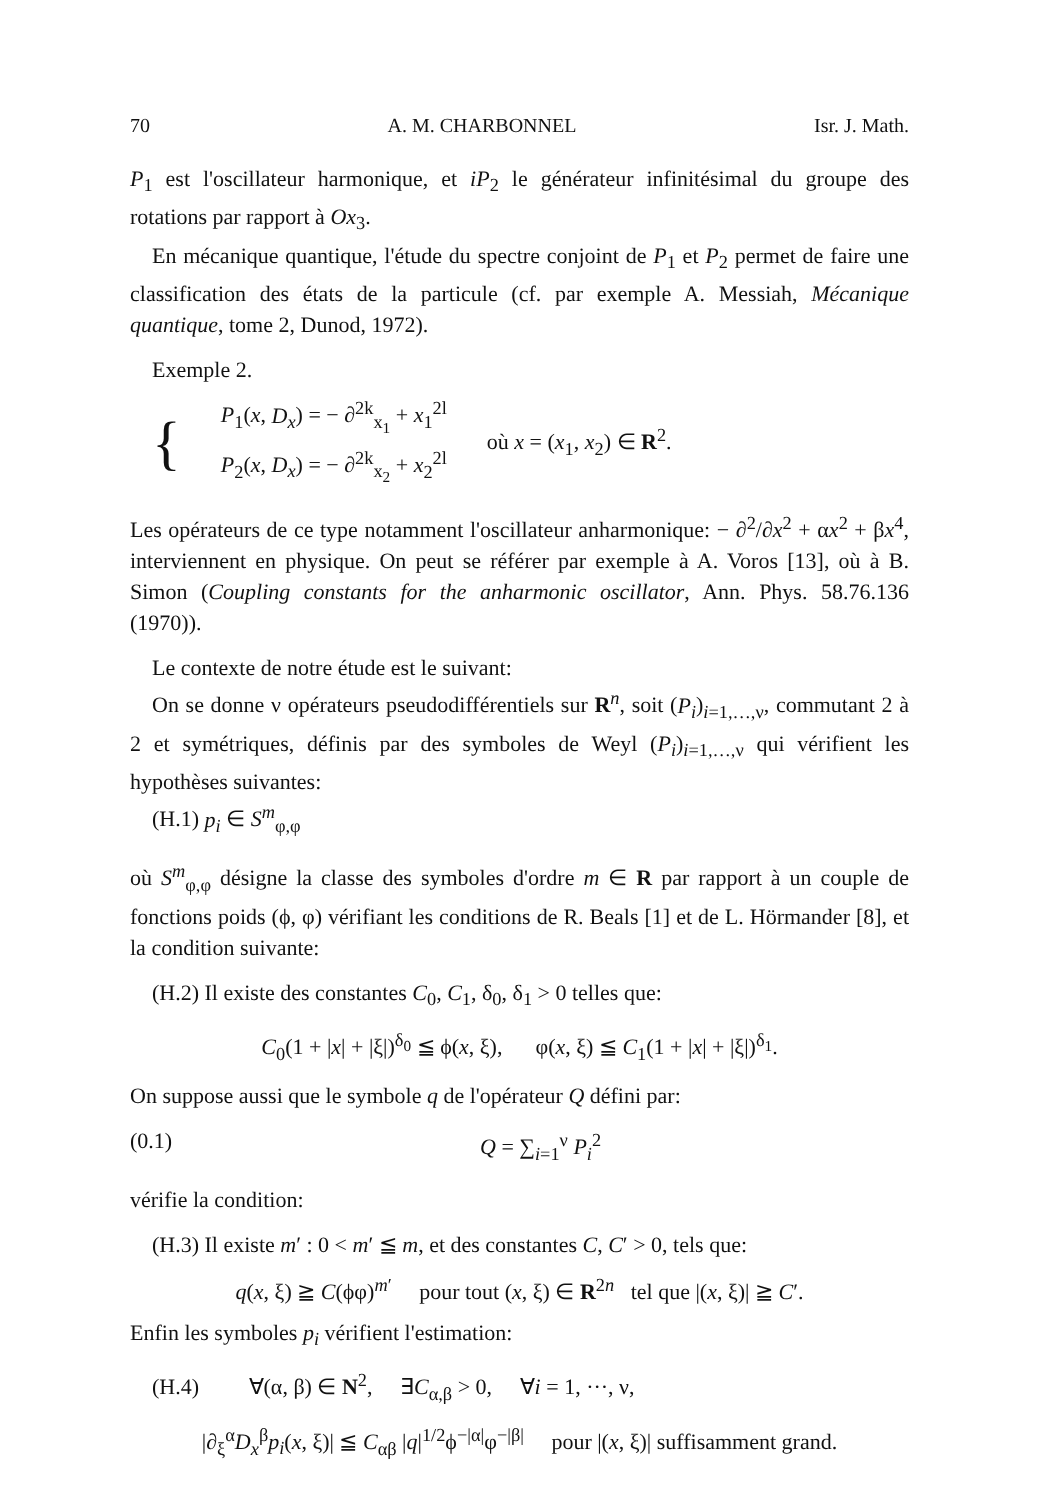70 A. M. CHARBONNEL Isr. J. Math.
P<sub>1</sub> est l'oscillateur harmonique, et iP<sub>2</sub> le générateur infinitésimal du groupe des rotations par rapport à Ox<sub>3</sub>.
En mécanique quantique, l'étude du spectre conjoint de P<sub>1</sub> et P<sub>2</sub> permet de faire une classification des états de la particule (cf. par exemple A. Messiah, Mécanique quantique, tome 2, Dunod, 1972).
Exemple 2.
{
P<sub>1</sub>(x, D<sub>x</sub>) = − ∂<sup>2k</sup><sub>x<sub>1</sub></sub> + x<sub>1</sub><sup>2l</sup>
P<sub>2</sub>(x, D<sub>x</sub>) = − ∂<sup>2k</sup><sub>x<sub>2</sub></sub> + x<sub>2</sub><sup>2l</sup>
où x = (x<sub>1</sub>, x<sub>2</sub>) ∈ R<sup>2</sup>.
Les opérateurs de ce type notamment l'oscillateur anharmonique: − ∂<sup>2</sup>/∂x<sup>2</sup> + αx<sup>2</sup> + βx<sup>4</sup>, interviennent en physique. On peut se référer par exemple à A. Voros [13], où à B. Simon (Coupling constants for the anharmonic oscillator, Ann. Phys. 58.76.136 (1970)).
Le contexte de notre étude est le suivant:
On se donne ν opérateurs pseudodifférentiels sur R<sup>n</sup>, soit (P<sub>i</sub>)<sub>i=1,…,ν</sub>, commutant 2 à 2 et symétriques, définis par des symboles de Weyl (P<sub>i</sub>)<sub>i=1,…,ν</sub> qui vérifient les hypothèses suivantes:
(H.1) p<sub>i</sub> ∈ S<sup>m</sup><sub>φ,φ</sub>
où S<sup>m</sup><sub>φ,φ</sub> désigne la classe des symboles d'ordre m ∈ R par rapport à un couple de fonctions poids (ϕ, φ) vérifiant les conditions de R. Beals [1] et de L. Hörmander [8], et la condition suivante:
(H.2) Il existe des constantes C<sub>0</sub>, C<sub>1</sub>, δ<sub>0</sub>, δ<sub>1</sub> > 0 telles que:
C<sub>0</sub>(1 + |x| + |ξ|)<sup>δ<sub>0</sub></sup> ≦ ϕ(x, ξ), φ(x, ξ) ≦ C<sub>1</sub>(1 + |x| + |ξ|)<sup>δ<sub>1</sub></sup>.
On suppose aussi que le symbole q de l'opérateur Q défini par:
(0.1) Q = ∑<sub>i=1</sub><sup>ν</sup> P<sub>i</sub><sup>2</sup>
vérifie la condition:
(H.3) Il existe m′ : 0 < m′ ≦ m, et des constantes C, C′ > 0, tels que:
q(x, ξ) ≧ C(ϕφ)<sup>m′</sup> pour tout (x, ξ) ∈ R<sup>2n</sup> tel que |(x, ξ)| ≧ C′.
Enfin les symboles p<sub>i</sub> vérifient l'estimation:
(H.4) ∀(α, β) ∈ N<sup>2</sup>, ∃C<sub>α,β</sub> > 0, ∀i = 1, ···, ν,
|∂<sub>ξ</sub><sup>α</sup>D<sub>x</sub><sup>β</sup>p<sub>i</sub>(x, ξ)| ≦ C<sub>αβ</sub> |q|<sup>1/2</sup>ϕ<sup>−|α|</sup>φ<sup>−|β|</sup> pour |(x, ξ)| suffisamment grand.